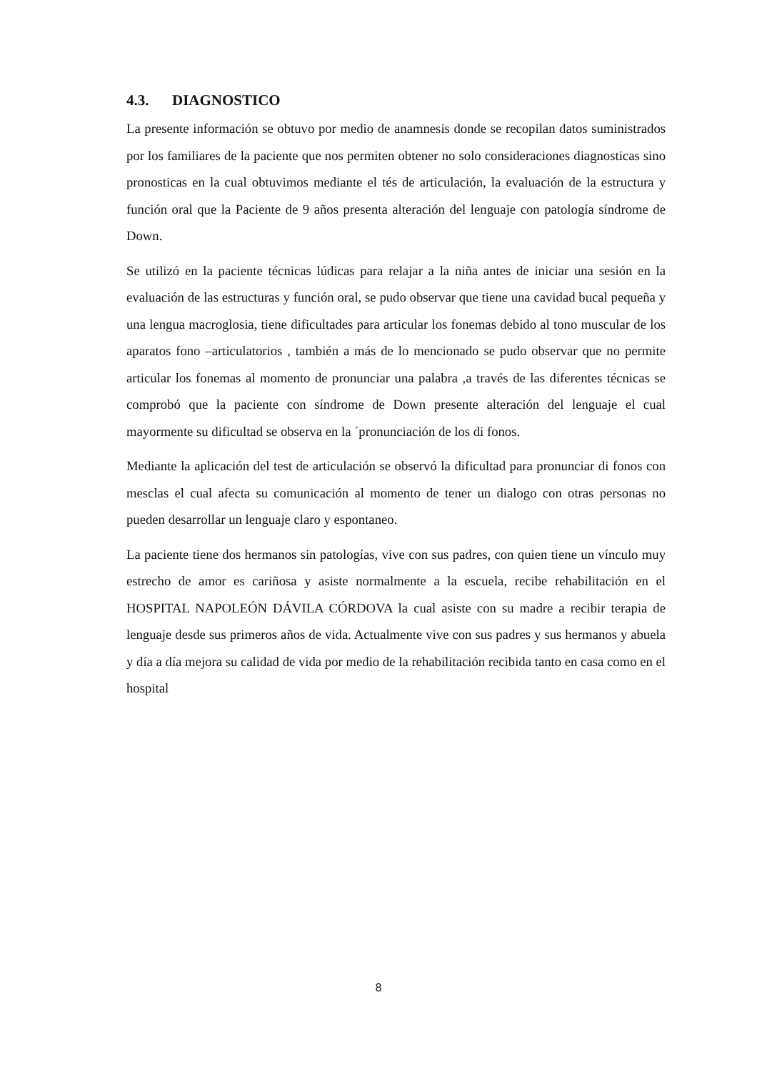4.3. DIAGNOSTICO
La presente información se obtuvo por medio de anamnesis donde se recopilan datos suministrados por los familiares de la paciente que nos permiten obtener no solo consideraciones diagnosticas sino pronosticas en la cual obtuvimos mediante el tés de articulación, la evaluación de la estructura y función oral que la Paciente de 9 años presenta alteración del lenguaje con patología síndrome de Down.
Se utilizó en la paciente técnicas lúdicas para relajar a la niña antes de iniciar una sesión en la evaluación de las estructuras y función oral, se pudo observar que tiene una cavidad bucal pequeña y una lengua macroglosia, tiene dificultades para articular los fonemas debido al tono muscular de los aparatos fono –articulatorios , también a más de lo mencionado se pudo observar que no permite articular los fonemas al momento de pronunciar una palabra ,a través de las diferentes técnicas se comprobó que la paciente con síndrome de Down presente alteración del lenguaje el cual mayormente su dificultad se observa en la ´pronunciación de los di fonos.
Mediante la aplicación del test de articulación se observó la dificultad para pronunciar di fonos con mesclas el cual afecta su comunicación al momento de tener un dialogo con otras personas no pueden desarrollar un lenguaje claro y espontaneo.
La paciente tiene dos hermanos sin patologías, vive con sus padres, con quien tiene un vínculo muy estrecho de amor es cariñosa y asiste normalmente a la escuela, recibe rehabilitación en el HOSPITAL NAPOLEÓN DÁVILA CÓRDOVA la cual asiste con su madre a recibir terapia de lenguaje desde sus primeros años de vida. Actualmente vive con sus padres y sus hermanos y abuela y día a día mejora su calidad de vida por medio de la rehabilitación recibida tanto en casa como en el hospital
8